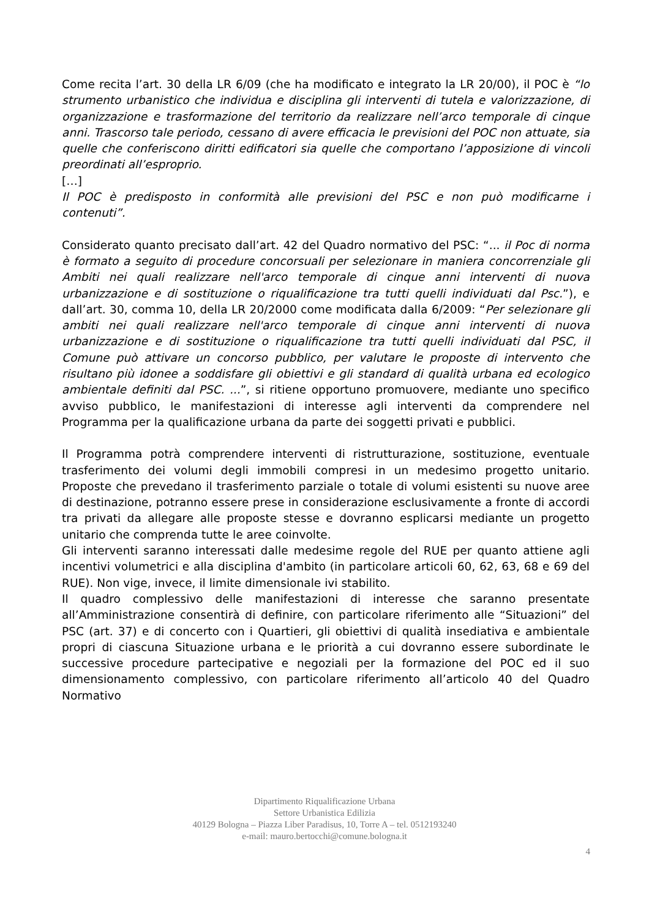Come recita l’art. 30 della LR 6/09 (che ha modificato e integrato la LR 20/00), il POC è “lo strumento urbanistico che individua e disciplina gli interventi di tutela e valorizzazione, di organizzazione e trasformazione del territorio da realizzare nell’arco temporale di cinque anni. Trascorso tale periodo, cessano di avere efficacia le previsioni del POC non attuate, sia quelle che conferiscono diritti edificatori sia quelle che comportano l’apposizione di vincoli preordinati all’esproprio.
[…]
Il POC è predisposto in conformità alle previsioni del PSC e non può modificarne i contenuti”.
Considerato quanto precisato dall’art. 42 del Quadro normativo del PSC: “... il Poc di norma è formato a seguito di procedure concorsuali per selezionare in maniera concorrenziale gli Ambiti nei quali realizzare nell'arco temporale di cinque anni interventi di nuova urbanizzazione e di sostituzione o riqualificazione tra tutti quelli individuati dal Psc.”), e dall’art. 30, comma 10, della LR 20/2000 come modificata dalla 6/2009: “Per selezionare gli ambiti nei quali realizzare nell'arco temporale di cinque anni interventi di nuova urbanizzazione e di sostituzione o riqualificazione tra tutti quelli individuati dal PSC, il Comune può attivare un concorso pubblico, per valutare le proposte di intervento che risultano più idonee a soddisfare gli obiettivi e gli standard di qualità urbana ed ecologico ambientale definiti dal PSC. ...”, si ritiene opportuno promuovere, mediante uno specifico avviso pubblico, le manifestazioni di interesse agli interventi da comprendere nel Programma per la qualificazione urbana da parte dei soggetti privati e pubblici.
Il Programma potrà comprendere interventi di ristrutturazione, sostituzione, eventuale trasferimento dei volumi degli immobili compresi in un medesimo progetto unitario. Proposte che prevedano il trasferimento parziale o totale di volumi esistenti su nuove aree di destinazione, potranno essere prese in considerazione esclusivamente a fronte di accordi tra privati da allegare alle proposte stesse e dovranno esplicarsi mediante un progetto unitario che comprenda tutte le aree coinvolte.
Gli interventi saranno interessati dalle medesime regole del RUE per quanto attiene agli incentivi volumetrici e alla disciplina d'ambito (in particolare articoli 60, 62, 63, 68 e 69 del RUE). Non vige, invece, il limite dimensionale ivi stabilito.
Il quadro complessivo delle manifestazioni di interesse che saranno presentate all’Amministrazione consentirà di definire, con particolare riferimento alle “Situazioni” del PSC (art. 37) e di concerto con i Quartieri, gli obiettivi di qualità insediativa e ambientale propri di ciascuna Situazione urbana e le priorità a cui dovranno essere subordinate le successive procedure partecipative e negoziali per la formazione del POC ed il suo dimensionamento complessivo, con particolare riferimento all’articolo 40 del Quadro Normativo
Dipartimento Riqualificazione Urbana
Settore Urbanistica Edilizia
40129 Bologna – Piazza Liber Paradisus, 10, Torre A – tel. 0512193240
e-mail: mauro.bertocchi@comune.bologna.it
4